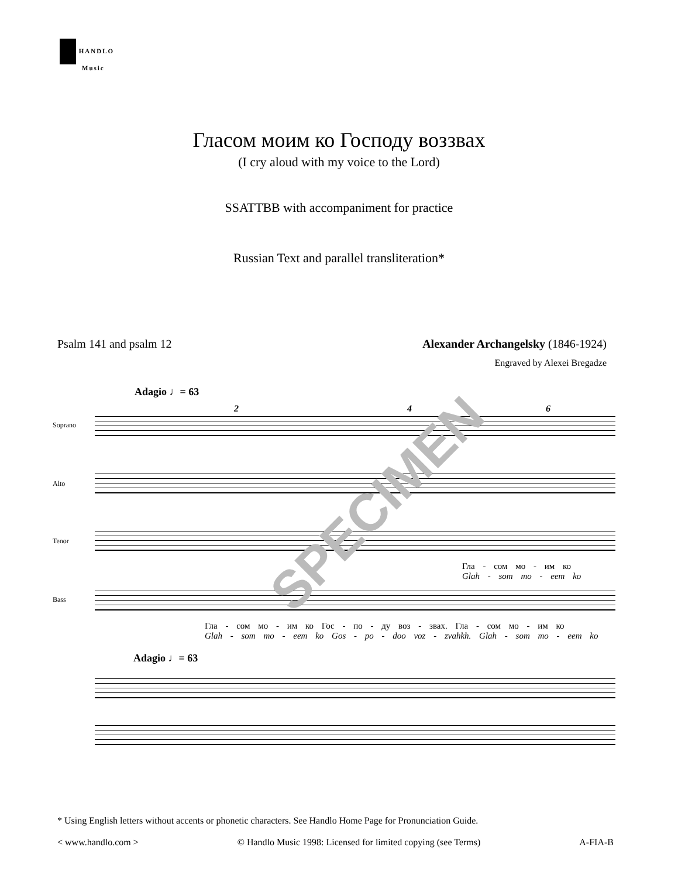HANDLO
Music
Гласом моим ко Господу воззвах
(I cry aloud with my voice to the Lord)
SSATTBB with accompaniment for practice
Russian Text and parallel transliteration*
Psalm 141 and psalm 12 Alexander Archangelsky (1846-1924)
Engraved by Alexei Bregadze
Adagio ♩= 63
2 4 6
Soprano
Alto
Tenor
Гла - сом мо - им ко
Glah - som mo - eem ko
Bass
Гла - сом мо - им ко Гос - по - ду воз - звах. Гла - сом мо - им ко
Glah - som mo - eem ko Gos - po - doo voz - zvahkh. Glah - som mo - eem ko
Adagio ♩= 63
SPECIMEN
* Using English letters without accents or phonetic characters. See Handlo Home Page for Pronunciation Guide.
< www.handlo.com > © Handlo Music 1998: Licensed for limited copying (see Terms) A-FIA-B